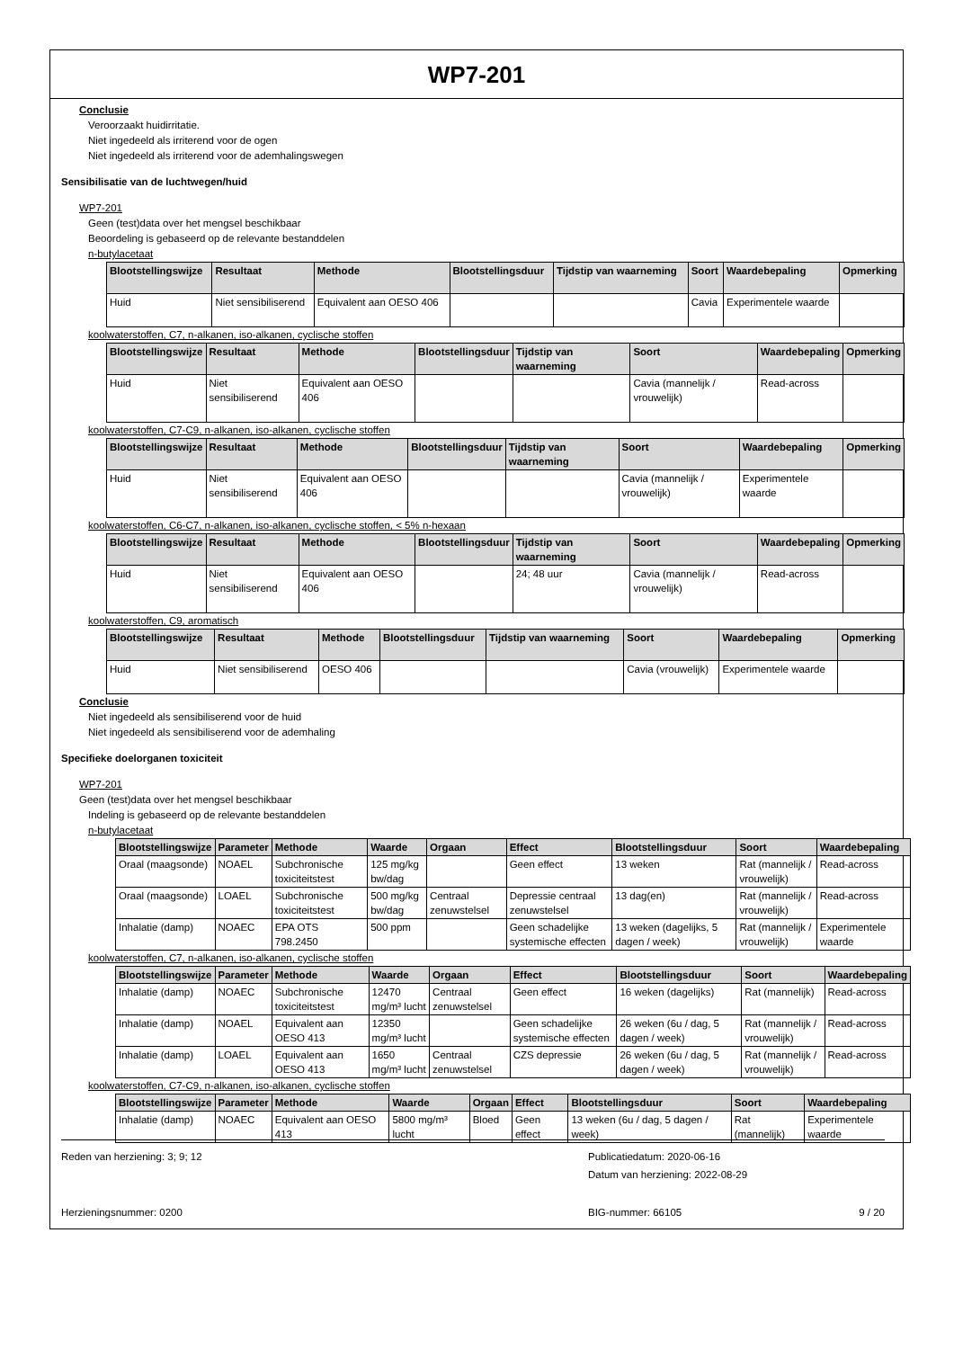WP7-201
Conclusie
Veroorzaakt huidirritatie.
Niet ingedeeld als irriterend voor de ogen
Niet ingedeeld als irriterend voor de ademhalingswegen
Sensibilisatie van de luchtwegen/huid
WP7-201
Geen (test)data over het mengsel beschikbaar
Beoordeling is gebaseerd op de relevante bestanddelen
n-butylacetaat
| Blootstellingswijze | Resultaat | Methode | Blootstellingsduur | Tijdstip van waarneming | Soort | Waardebepaling | Opmerking |
| --- | --- | --- | --- | --- | --- | --- | --- |
| Huid | Niet sensibiliserend | Equivalent aan OESO 406 | | | Cavia | Experimentele waarde | |
koolwaterstoffen, C7, n-alkanen, iso-alkanen, cyclische stoffen
| Blootstellingswijze | Resultaat | Methode | Blootstellingsduur | Tijdstip van waarneming | Soort | Waardebepaling | Opmerking |
| --- | --- | --- | --- | --- | --- | --- | --- |
| Huid | Niet sensibiliserend | Equivalent aan OESO 406 | | | Cavia (mannelijk / vrouwelijk) | Read-across | |
koolwaterstoffen, C7-C9, n-alkanen, iso-alkanen, cyclische stoffen
| Blootstellingswijze | Resultaat | Methode | Blootstellingsduur | Tijdstip van waarneming | Soort | Waardebepaling | Opmerking |
| --- | --- | --- | --- | --- | --- | --- | --- |
| Huid | Niet sensibiliserend | Equivalent aan OESO 406 | | | Cavia (mannelijk / vrouwelijk) | Experimentele waarde | |
koolwaterstoffen, C6-C7, n-alkanen, iso-alkanen, cyclische stoffen, < 5% n-hexaan
| Blootstellingswijze | Resultaat | Methode | Blootstellingsduur | Tijdstip van waarneming | Soort | Waardebepaling | Opmerking |
| --- | --- | --- | --- | --- | --- | --- | --- |
| Huid | Niet sensibiliserend | Equivalent aan OESO 406 | | 24; 48 uur | Cavia (mannelijk / vrouwelijk) | Read-across | |
koolwaterstoffen, C9, aromatisch
| Blootstellingswijze | Resultaat | Methode | Blootstellingsduur | Tijdstip van waarneming | Soort | Waardebepaling | Opmerking |
| --- | --- | --- | --- | --- | --- | --- | --- |
| Huid | Niet sensibiliserend | OESO 406 | | | Cavia (vrouwelijk) | Experimentele waarde | |
Conclusie
Niet ingedeeld als sensibiliserend voor de huid
Niet ingedeeld als sensibiliserend voor de ademhaling
Specifieke doelorganen toxiciteit
WP7-201
Geen (test)data over het mengsel beschikbaar
Indeling is gebaseerd op de relevante bestanddelen
n-butylacetaat
| Blootstellingswijze | Parameter | Methode | Waarde | Orgaan | Effect | Blootstellingsduur | Soort | Waardebepaling |
| --- | --- | --- | --- | --- | --- | --- | --- | --- |
| Oraal (maagsonde) | NOAEL | Subchronische toxiciteitstest | 125 mg/kg bw/dag | | Geen effect | 13 weken | Rat (mannelijk / vrouwelijk) | Read-across |
| Oraal (maagsonde) | LOAEL | Subchronische toxiciteitstest | 500 mg/kg bw/dag | Centraal zenuwstelsel | Depressie centraal zenuwstelsel | 13 dag(en) | Rat (mannelijk / vrouwelijk) | Read-across |
| Inhalatie (damp) | NOAEC | EPA OTS 798.2450 | 500 ppm | | Geen schadelijke systemische effecten | 13 weken (dagelijks, 5 dagen / week) | Rat (mannelijk / vrouwelijk) | Experimentele waarde |
koolwaterstoffen, C7, n-alkanen, iso-alkanen, cyclische stoffen
| Blootstellingswijze | Parameter | Methode | Waarde | Orgaan | Effect | Blootstellingsduur | Soort | Waardebepaling |
| --- | --- | --- | --- | --- | --- | --- | --- | --- |
| Inhalatie (damp) | NOAEC | Subchronische toxiciteitstest | 12470 mg/m³ lucht | Centraal zenuwstelsel | Geen effect | 16 weken (dagelijks) | Rat (mannelijk) | Read-across |
| Inhalatie (damp) | NOAEL | Equivalent aan OESO 413 | 12350 mg/m³ lucht | | Geen schadelijke systemische effecten | 26 weken (6u / dag, 5 dagen / week) | Rat (mannelijk / vrouwelijk) | Read-across |
| Inhalatie (damp) | LOAEL | Equivalent aan OESO 413 | 1650 mg/m³ lucht | Centraal zenuwstelsel | CZS depressie | 26 weken (6u / dag, 5 dagen / week) | Rat (mannelijk / vrouwelijk) | Read-across |
koolwaterstoffen, C7-C9, n-alkanen, iso-alkanen, cyclische stoffen
| Blootstellingswijze | Parameter | Methode | Waarde | Orgaan | Effect | Blootstellingsduur | Soort | Waardebepaling |
| --- | --- | --- | --- | --- | --- | --- | --- | --- |
| Inhalatie (damp) | NOAEC | Equivalent aan OESO 413 | 5800 mg/m³ lucht | Bloed | Geen effect | 13 weken (6u / dag, 5 dagen / week) | Rat (mannelijk) | Experimentele waarde |
Reden van herziening: 3; 9; 12 Publicatiedatum: 2020-06-16
Datum van herziening: 2022-08-29
Herzieningsnummer: 0200 BIG-nummer: 66105 9 / 20